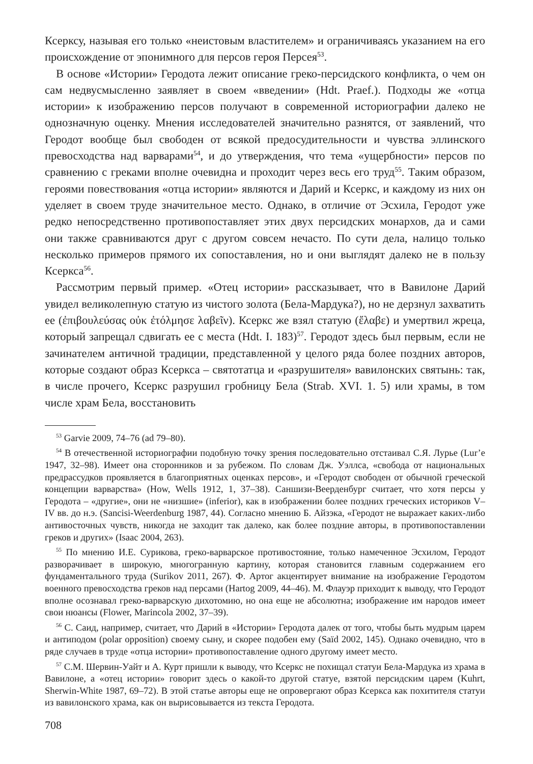Ксерксу, называя его только «неистовым властителем» и ограничиваясь указанием на его происхождение от эпонимного для персов героя Персея<sup>53</sup>.
В основе «Истории» Геродота лежит описание греко-персидского конфликта, о чем он сам недвусмысленно заявляет в своем «введении» (Hdt. Praef.). Подходы же «отца истории» к изображению персов получают в современной историографии далеко не однозначную оценку. Мнения исследователей значительно разнятся, от заявлений, что Геродот вообще был свободен от всякой предосудительности и чувства эллинского превосходства над варварами<sup>54</sup>, и до утверждения, что тема «ущербности» персов по сравнению с греками вполне очевидна и проходит через весь его труд<sup>55</sup>. Таким образом, героями повествования «отца истории» являются и Дарий и Ксеркс, и каждому из них он уделяет в своем труде значительное место. Однако, в отличие от Эсхила, Геродот уже редко непосредственно противопоставляет этих двух персидских монархов, да и сами они также сравниваются друг с другом совсем нечасто. По сути дела, налицо только несколько примеров прямого их сопоставления, но и они выглядят далеко не в пользу Ксеркса<sup>56</sup>.
Рассмотрим первый пример. «Отец истории» рассказывает, что в Вавилоне Дарий увидел великолепную статую из чистого золота (Бела-Мардука?), но не дерзнул захватить ее (ἐπιβουλεύσας οὐκ ἐτόλμησε λαβεῖν). Ксеркс же взял статую (ἔλαβε) и умертвил жреца, который запрещал сдвигать ее с места (Hdt. I. 183)<sup>57</sup>. Геродот здесь был первым, если не зачинателем античной традиции, представленной у целого ряда более поздних авторов, которые создают образ Ксеркса – святотатца и «разрушителя» вавилонских святынь: так, в числе прочего, Ксеркс разрушил гробницу Бела (Strab. XVI. 1. 5) или храмы, в том числе храм Бела, восстановить
<sup>53</sup> Garvie 2009, 74–76 (ad 79–80).
<sup>54</sup> В отечественной историографии подобную точку зрения последовательно отстаивал С.Я. Лурье (Lur’e 1947, 32–98). Имеет она сторонников и за рубежом. По словам Дж. Уэллса, «свобода от национальных предрассудков проявляется в благоприятных оценках персов», и «Геродот свободен от обычной греческой концепции варварства» (How, Wells 1912, 1, 37–38). Саншизи-Веерденбург считает, что хотя персы у Геродота – «другие», они не «низшие» (inferior), как в изображении более поздних греческих историков V–IV вв. до н.э. (Sancisi-Weerdenburg 1987, 44). Согласно мнению Б. Айзэка, «Геродот не выражает каких-либо антивосточных чувств, никогда не заходит так далеко, как более поздние авторы, в противопоставлении греков и других» (Isaac 2004, 263).
<sup>55</sup> По мнению И.Е. Сурикова, греко-варварское противостояние, только намеченное Эсхилом, Геродот разворачивает в широкую, многогранную картину, которая становится главным содержанием его фундаментального труда (Surikov 2011, 267). Ф. Артог акцентирует внимание на изображение Геродотом военного превосходства греков над персами (Hartog 2009, 44–46). М. Флауэр приходит к выводу, что Геродот вполне осознавал греко-варварскую дихотомию, но она еще не абсолютна; изображение им народов имеет свои нюансы (Flower, Marincola 2002, 37–39).
<sup>56</sup> С. Саид, например, считает, что Дарий в «Истории» Геродота далек от того, чтобы быть мудрым царем и антиподом (polar opposition) своему сыну, и скорее подобен ему (Saïd 2002, 145). Однако очевидно, что в ряде случаев в труде «отца истории» противопоставление одного другому имеет место.
<sup>57</sup> С.М. Шервин-Уайт и А. Курт пришли к выводу, что Ксеркс не похищал статуи Бела-Мардука из храма в Вавилоне, а «отец истории» говорит здесь о какой-то другой статуе, взятой персидским царем (Kuhrt, Sherwin-White 1987, 69–72). В этой статье авторы еще не опровергают образ Ксеркса как похитителя статуи из вавилонского храма, как он вырисовывается из текста Геродота.
708